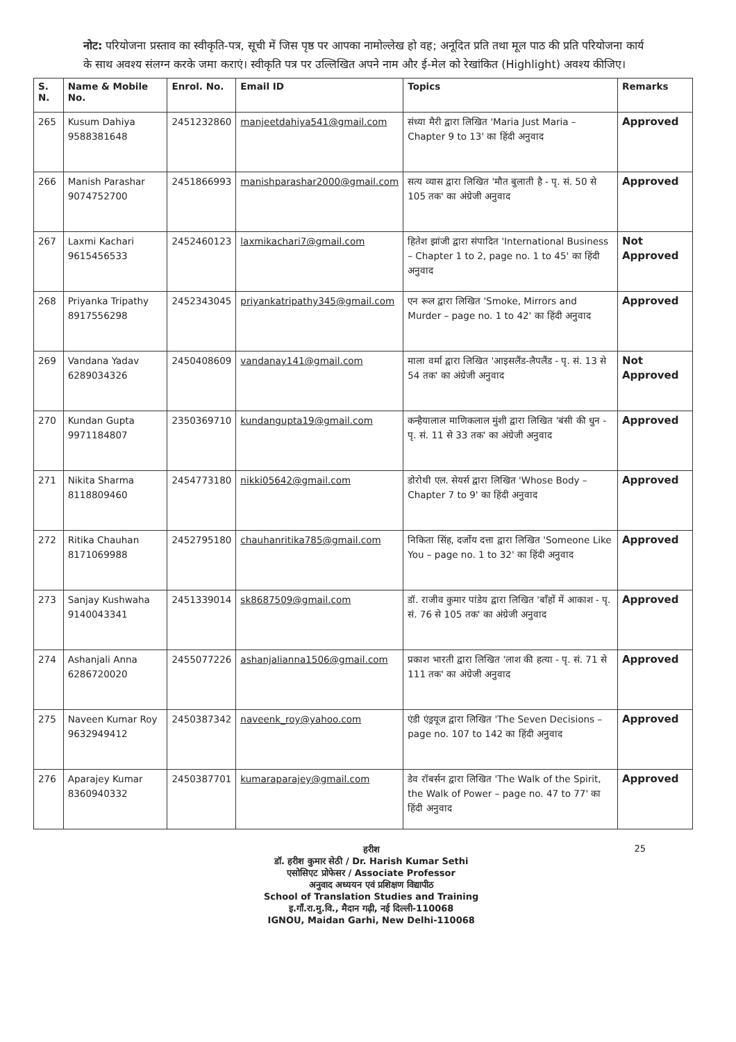नोट: परियोजना प्रस्ताव का स्वीकृति-पत्र, सूची में जिस पृष्ठ पर आपका नामोल्लेख हो वह; अनूदित प्रति तथा मूल पाठ की प्रति परियोजना कार्य के साथ अवश्य संलग्न करके जमा कराएं। स्वीकृति पत्र पर उल्लिखित अपने नाम और ई-मेल को रेखांकित (Highlight) अवश्य कीजिए।
| S. N. | Name & Mobile No. | Enrol. No. | Email ID | Topics | Remarks |
| --- | --- | --- | --- | --- | --- |
| 265 | Kusum Dahiya 9588381648 | 2451232860 | manjeetdahiya541@gmail.com | संध्या मैरी द्वारा लिखित 'Maria Just Maria – Chapter 9 to 13' का हिंदी अनुवाद | Approved |
| 266 | Manish Parashar 9074752700 | 2451866993 | manishparashar2000@gmail.com | सत्य व्यास द्वारा लिखित 'मौत बुलाती है - पृ. सं. 50 से 105 तक' का अंग्रेजी अनुवाद | Approved |
| 267 | Laxmi Kachari 9615456533 | 2452460123 | laxmikachari7@gmail.com | हितेश झांजी द्वारा संपादित 'International Business – Chapter 1 to 2, page no. 1 to 45' का हिंदी अनुवाद | Not Approved |
| 268 | Priyanka Tripathy 8917556298 | 2452343045 | priyankatripathy345@gmail.com | एन रूल द्वारा लिखित 'Smoke, Mirrors and Murder – page no. 1 to 42' का हिंदी अनुवाद | Approved |
| 269 | Vandana Yadav 6289034326 | 2450408609 | vandanay141@gmail.com | माला वर्मा द्वारा लिखित 'आइसलैंड-लैपलैंड - पृ. सं. 13 से 54 तक' का अंग्रेजी अनुवाद | Not Approved |
| 270 | Kundan Gupta 9971184807 | 2350369710 | kundangupta19@gmail.com | कन्हैयालाल माणिकलाल मुंशी द्वारा लिखित 'बंसी की धुन - पृ. सं. 11 से 33 तक' का अंग्रेजी अनुवाद | Approved |
| 271 | Nikita Sharma 8118809460 | 2454773180 | nikki05642@gmail.com | डोरोथी एल. सेयर्स द्वारा लिखित 'Whose Body – Chapter 7 to 9' का हिंदी अनुवाद | Approved |
| 272 | Ritika Chauhan 8171069988 | 2452795180 | chauhanritika785@gmail.com | निकिता सिंह, दर्जोय दत्ता द्वारा लिखित 'Someone Like You – page no. 1 to 32' का हिंदी अनुवाद | Approved |
| 273 | Sanjay Kushwaha 9140043341 | 2451339014 | sk8687509@gmail.com | डॉ. राजीव कुमार पांडेय द्वारा लिखित 'बाँहों में आकाश - पृ. सं. 76 से 105 तक' का अंग्रेजी अनुवाद | Approved |
| 274 | Ashanjali Anna 6286720020 | 2455077226 | ashanjalianna1506@gmail.com | प्रकाश भारती द्वारा लिखित 'लाश की हत्या - पृ. सं. 71 से 111 तक' का अंग्रेजी अनुवाद | Approved |
| 275 | Naveen Kumar Roy 9632949412 | 2450387342 | naveenk_roy@yahoo.com | एंडी एंड्रयूज द्वारा लिखित 'The Seven Decisions – page no. 107 to 142 का हिंदी अनुवाद | Approved |
| 276 | Aparajey Kumar 8360940332 | 2450387701 | kumaraparajey@gmail.com | डेव रॉबर्सन द्वारा लिखित 'The Walk of the Spirit, the Walk of Power – page no. 47 to 77' का हिंदी अनुवाद | Approved |
हरीश
डॉ. हरीश कुमार सेठी / Dr. Harish Kumar Sethi
एसोसिएट प्रोफेसर / Associate Professor
अनुवाद अध्ययन एवं प्रशिक्षण विद्यापीठ
School of Translation Studies and Training
इ.गाँ.रा.मु.वि., मैदान गढ़ी, नई दिल्ली-110068
IGNOU, Maidan Garhi, New Delhi-110068
25